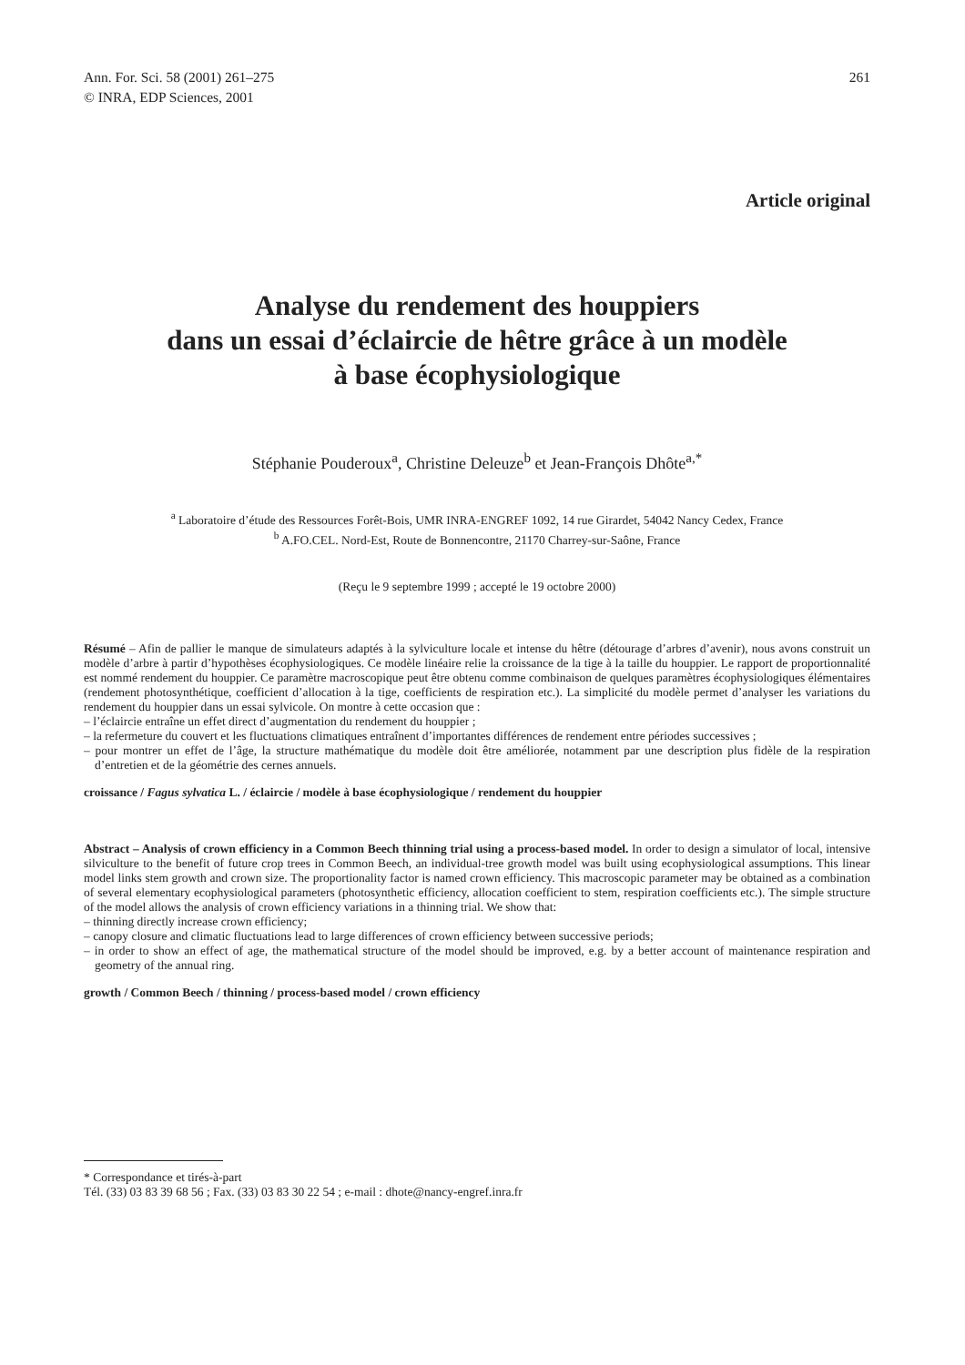Ann. For. Sci. 58 (2001) 261–275
© INRA, EDP Sciences, 2001
261
Article original
Analyse du rendement des houppiers
dans un essai d’éclaircie de hêtre grâce à un modèle
à base écophysiologique
Stéphanie Pouderoux<sup>a</sup>, Christine Deleuze<sup>b</sup> et Jean-François Dhôte<sup>a,*</sup>
<sup>a</sup> Laboratoire d’étude des Ressources Forêt-Bois, UMR INRA-ENGREF 1092, 14 rue Girardet, 54042 Nancy Cedex, France
<sup>b</sup> A.FO.CEL. Nord-Est, Route de Bonnencontre, 21170 Charrey-sur-Saône, France
(Reçu le 9 septembre 1999 ; accepté le 19 octobre 2000)
Résumé – Afin de pallier le manque de simulateurs adaptés à la sylviculture locale et intense du hêtre (détourage d’arbres d’avenir), nous avons construit un modèle d’arbre à partir d’hypothèses écophysiologiques. Ce modèle linéaire relie la croissance de la tige à la taille du houppier. Le rapport de proportionnalité est nommé rendement du houppier. Ce paramètre macroscopique peut être obtenu comme combinaison de quelques paramètres écophysiologiques élémentaires (rendement photosynthétique, coefficient d’allocation à la tige, coefficients de respiration etc.). La simplicité du modèle permet d’analyser les variations du rendement du houppier dans un essai sylvicole. On montre à cette occasion que :
– l’éclaircie entraîne un effet direct d’augmentation du rendement du houppier ;
– la refermeture du couvert et les fluctuations climatiques entraînent d’importantes différences de rendement entre périodes successives ;
– pour montrer un effet de l’âge, la structure mathématique du modèle doit être améliorée, notamment par une description plus fidèle de la respiration d’entretien et de la géométrie des cernes annuels.
croissance / Fagus sylvatica L. / éclaircie / modèle à base écophysiologique / rendement du houppier
Abstract – Analysis of crown efficiency in a Common Beech thinning trial using a process-based model. In order to design a simulator of local, intensive silviculture to the benefit of future crop trees in Common Beech, an individual-tree growth model was built using ecophysiological assumptions. This linear model links stem growth and crown size. The proportionality factor is named crown efficiency. This macroscopic parameter may be obtained as a combination of several elementary ecophysiological parameters (photosynthetic efficiency, allocation coefficient to stem, respiration coefficients etc.). The simple structure of the model allows the analysis of crown efficiency variations in a thinning trial. We show that:
– thinning directly increase crown efficiency;
– canopy closure and climatic fluctuations lead to large differences of crown efficiency between successive periods;
– in order to show an effect of age, the mathematical structure of the model should be improved, e.g. by a better account of maintenance respiration and geometry of the annual ring.
growth / Common Beech / thinning / process-based model / crown efficiency
* Correspondance et tirés-à-part
Tél. (33) 03 83 39 68 56 ; Fax. (33) 03 83 30 22 54 ; e-mail : dhote@nancy-engref.inra.fr